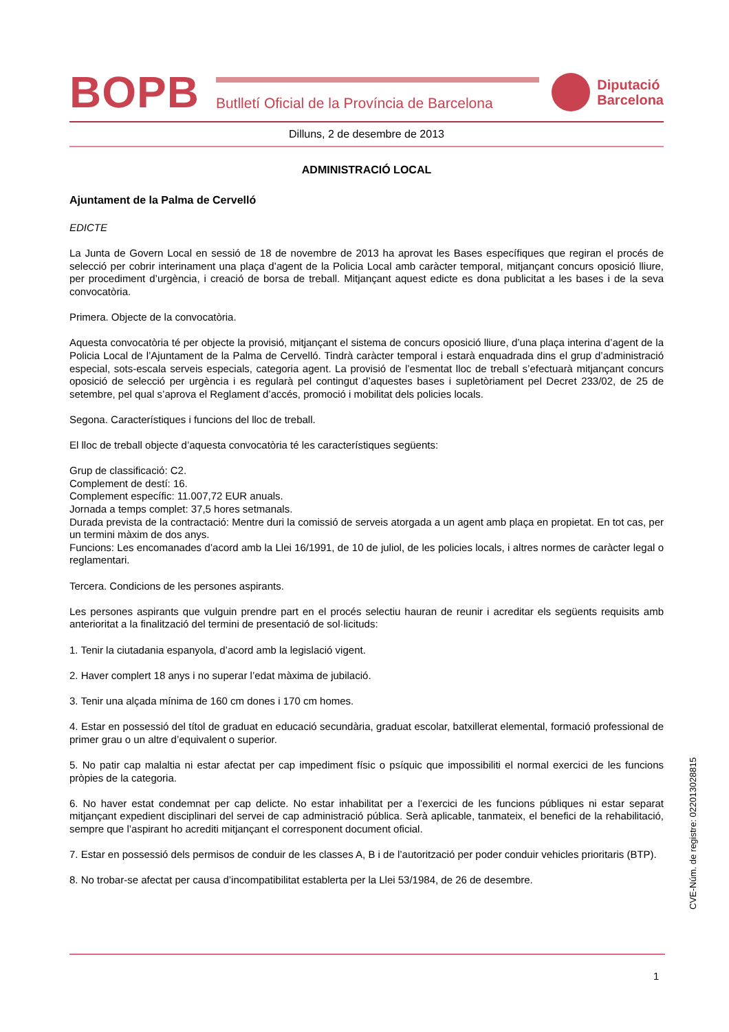BOPB
Butlletí Oficial de la Província de Barcelona
Diputació
Barcelona
Dilluns, 2 de desembre de 2013
ADMINISTRACIÓ LOCAL
Ajuntament de la Palma de Cervelló
EDICTE
La Junta de Govern Local en sessió de 18 de novembre de 2013 ha aprovat les Bases específiques que regiran el procés de selecció per cobrir interinament una plaça d’agent de la Policia Local amb caràcter temporal, mitjançant concurs oposició lliure, per procediment d’urgència, i creació de borsa de treball. Mitjançant aquest edicte es dona publicitat a les bases i de la seva convocatòria.
Primera. Objecte de la convocatòria.
Aquesta convocatòria té per objecte la provisió, mitjançant el sistema de concurs oposició lliure, d’una plaça interina d’agent de la Policia Local de l’Ajuntament de la Palma de Cervelló. Tindrà caràcter temporal i estarà enquadrada dins el grup d’administració especial, sots-escala serveis especials, categoria agent. La provisió de l’esmentat lloc de treball s’efectuarà mitjançant concurs oposició de selecció per urgència i es regularà pel contingut d’aquestes bases i supletòriament pel Decret 233/02, de 25 de setembre, pel qual s’aprova el Reglament d’accés, promoció i mobilitat dels policies locals.
Segona. Característiques i funcions del lloc de treball.
El lloc de treball objecte d’aquesta convocatòria té les característiques següents:
Grup de classificació: C2.
Complement de destí: 16.
Complement específic: 11.007,72 EUR anuals.
Jornada a temps complet: 37,5 hores setmanals.
Durada prevista de la contractació: Mentre duri la comissió de serveis atorgada a un agent amb plaça en propietat. En tot cas, per un termini màxim de dos anys.
Funcions: Les encomanades d’acord amb la Llei 16/1991, de 10 de juliol, de les policies locals, i altres normes de caràcter legal o reglamentari.
Tercera. Condicions de les persones aspirants.
Les persones aspirants que vulguin prendre part en el procés selectiu hauran de reunir i acreditar els següents requisits amb anterioritat a la finalització del termini de presentació de sol·licituds:
1. Tenir la ciutadania espanyola, d’acord amb la legislació vigent.
2. Haver complert 18 anys i no superar l’edat màxima de jubilació.
3. Tenir una alçada mínima de 160 cm dones i 170 cm homes.
4. Estar en possessió del títol de graduat en educació secundària, graduat escolar, batxillerat elemental, formació professional de primer grau o un altre d’equivalent o superior.
5. No patir cap malaltia ni estar afectat per cap impediment físic o psíquic que impossibiliti el normal exercici de les funcions pròpies de la categoria.
6. No haver estat condemnat per cap delicte. No estar inhabilitat per a l’exercici de les funcions públiques ni estar separat mitjançant expedient disciplinari del servei de cap administració pública. Serà aplicable, tanmateix, el benefici de la rehabilitació, sempre que l’aspirant ho acrediti mitjançant el corresponent document oficial.
7. Estar en possessió dels permisos de conduir de les classes A, B i de l’autorització per poder conduir vehicles prioritaris (BTP).
8. No trobar-se afectat per causa d’incompatibilitat establerta per la Llei 53/1984, de 26 de desembre.
CVE-Núm. de registre: 022013028815
1